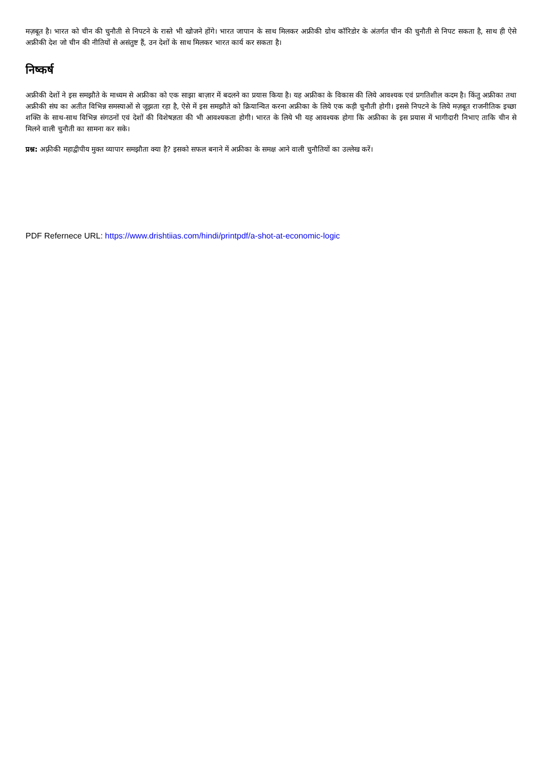मज़बूत है। भारत को चीन की चुनौती से निपटने के रास्ते भी खोजने होंगे। भारत जापान के साथ मिलकर अफ्रीकी ग्रोथ कॉरिडोर के अंतर्गत चीन की चुनौती से निपट सकता है, साथ ही ऐसे अफ्रीकी देश जो चीन की नीतियों से असंतुष्ट हैं, उन देशों के साथ मिलकर भारत कार्य कर सकता है।
निष्कर्ष
अफ्रीकी देशों ने इस समझौते के माध्यम से अफ्रीका को एक साझा बाज़ार में बदलने का प्रयास किया है। यह अफ्रीका के विकास की लिये आवश्यक एवं प्रगतिशील कदम है। किंतु अफ्रीका तथा अफ्रीकी संघ का अतीत विभिन्न समस्याओं से जूझता रहा है, ऐसे में इस समझौते को क्रियान्वित करना अफ्रीका के लिये एक कड़ी चुनौती होगी। इससे निपटने के लिये मज़बूत राजनीतिक इच्छा शक्ति के साथ-साथ विभिन्न संगठनों एवं देशों की विशेषज्ञता की भी आवश्यकता होगी। भारत के लिये भी यह आवश्यक होगा कि अफ्रीका के इस प्रयास में भागीदारी निभाए ताकि चीन से मिलने वाली चुनौती का सामना कर सके।
प्रश्न: अफ़्रीकी महाद्वीपीय मुक्त व्यापार समझौता क्या है? इसको सफल बनाने में अफ्रीका के समक्ष आने वाली चुनौतियों का उल्लेख करें।
PDF Refernece URL: https://www.drishtiias.com/hindi/printpdf/a-shot-at-economic-logic